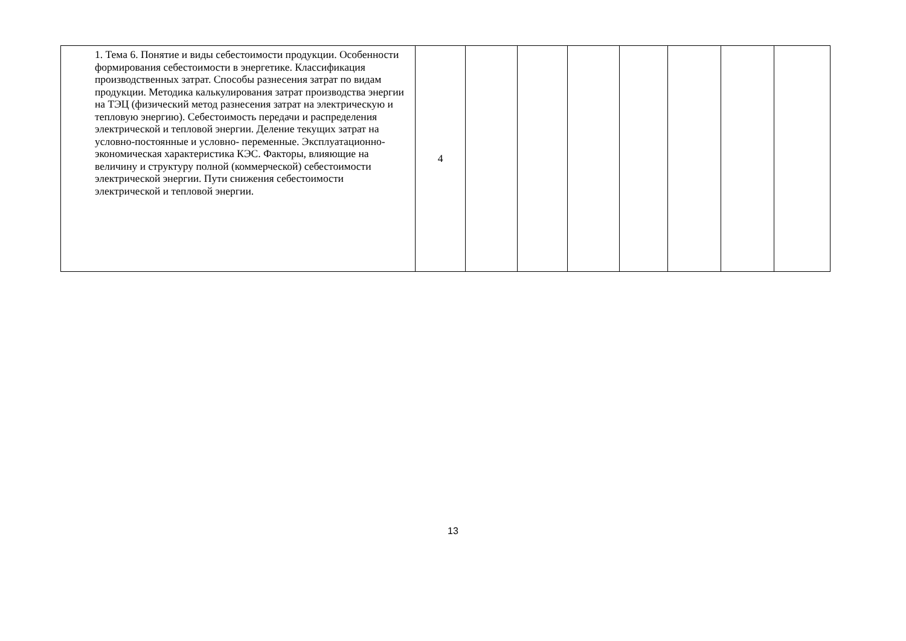| 1. Тема 6. Понятие и виды себестоимости продукции. Особенности формирования себестоимости в энергетике. Классификация производственных затрат. Способы разнесения затрат по видам продукции. Методика калькулирования затрат производства энергии на ТЭЦ (физический метод разнесения затрат на электрическую и тепловую энергию). Себестоимость передачи и распределения электрической и тепловой энергии. Деление текущих затрат на условно-постоянные и условно- переменные. Эксплуатационно-экономическая характеристика КЭС. Факторы, влияющие на величину и структуру полной (коммерческой) себестоимости электрической энергии. Пути снижения себестоимости электрической и тепловой энергии. | 4 | | | | | | | |
13